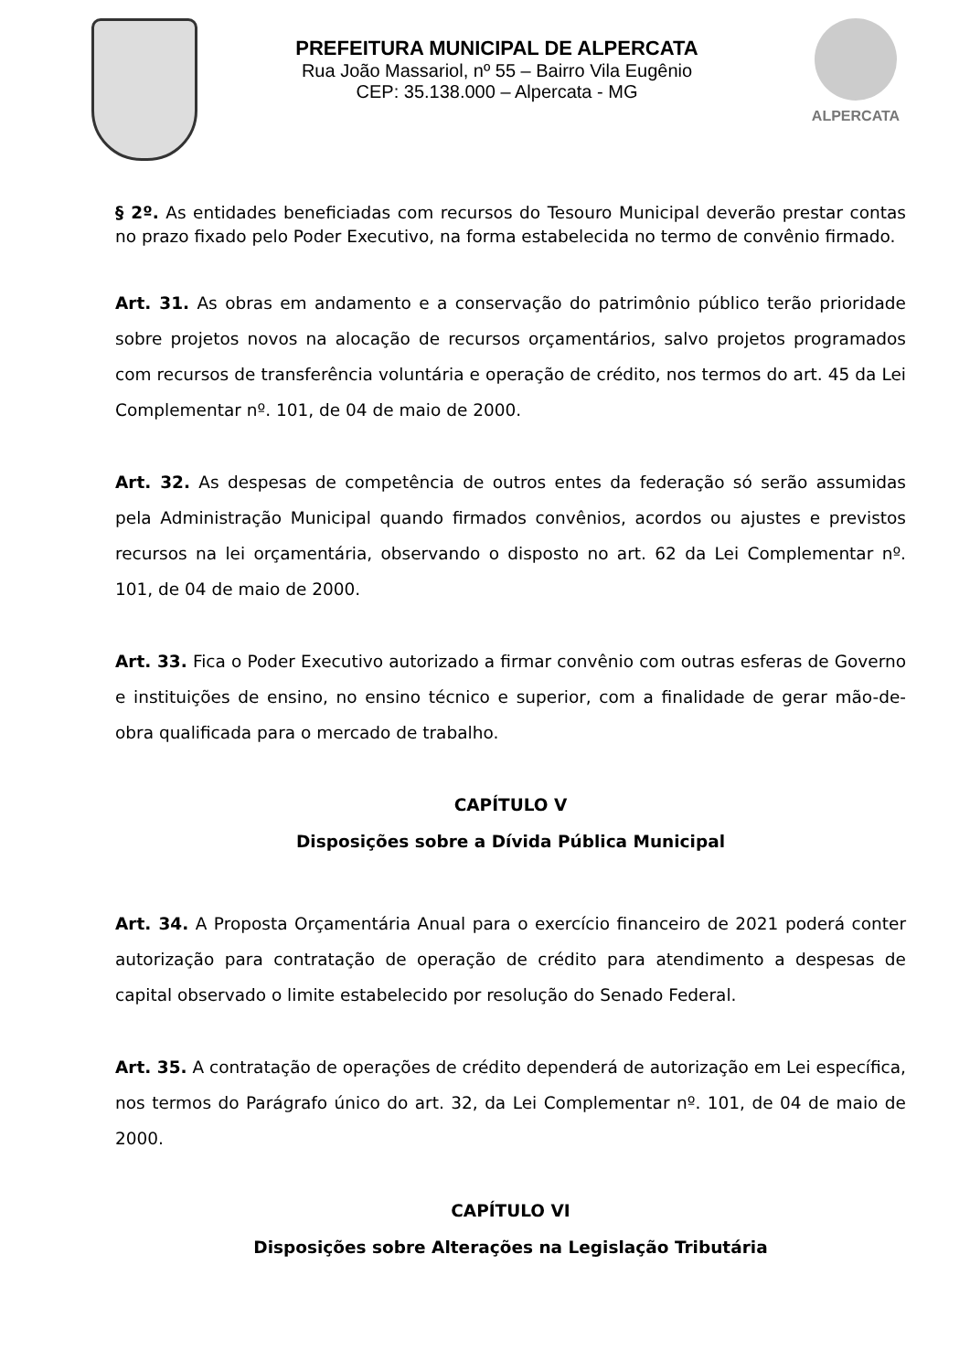PREFEITURA MUNICIPAL DE ALPERCATA
Rua João Massariol, nº 55 – Bairro Vila Eugênio
CEP: 35.138.000 – Alpercata - MG
ALPERCATA
§ 2º. As entidades beneficiadas com recursos do Tesouro Municipal deverão prestar contas no prazo fixado pelo Poder Executivo, na forma estabelecida no termo de convênio firmado.
Art. 31. As obras em andamento e a conservação do patrimônio público terão prioridade sobre projetos novos na alocação de recursos orçamentários, salvo projetos programados com recursos de transferência voluntária e operação de crédito, nos termos do art. 45 da Lei Complementar nº. 101, de 04 de maio de 2000.
Art. 32. As despesas de competência de outros entes da federação só serão assumidas pela Administração Municipal quando firmados convênios, acordos ou ajustes e previstos recursos na lei orçamentária, observando o disposto no art. 62 da Lei Complementar nº. 101, de 04 de maio de 2000.
Art. 33. Fica o Poder Executivo autorizado a firmar convênio com outras esferas de Governo e instituições de ensino, no ensino técnico e superior, com a finalidade de gerar mão-de-obra qualificada para o mercado de trabalho.
CAPÍTULO V
Disposições sobre a Dívida Pública Municipal
Art. 34. A Proposta Orçamentária Anual para o exercício financeiro de 2021 poderá conter autorização para contratação de operação de crédito para atendimento a despesas de capital observado o limite estabelecido por resolução do Senado Federal.
Art. 35. A contratação de operações de crédito dependerá de autorização em Lei específica, nos termos do Parágrafo único do art. 32, da Lei Complementar nº. 101, de 04 de maio de 2000.
CAPÍTULO VI
Disposições sobre Alterações na Legislação Tributária